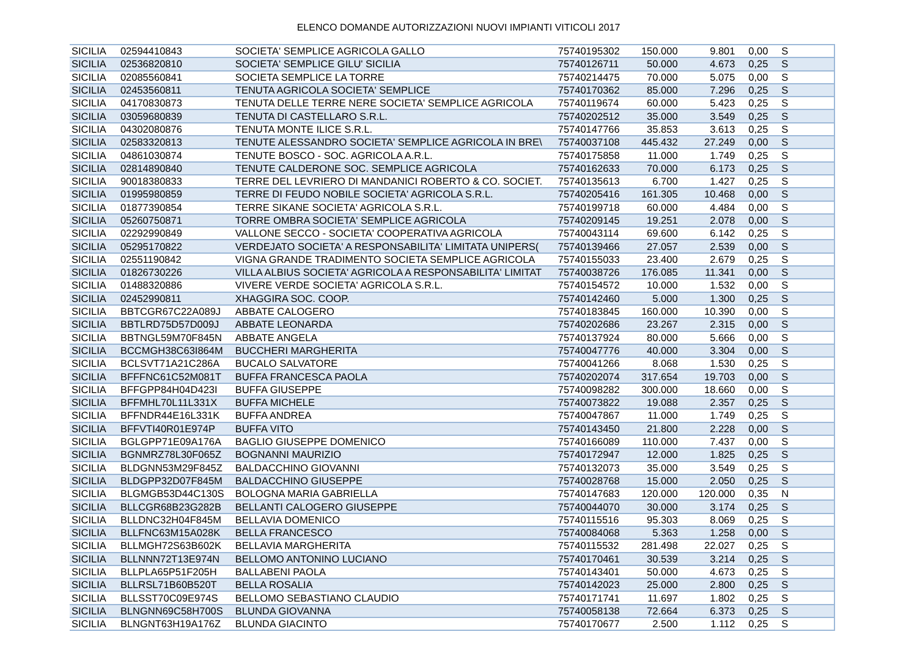ELENCO DOMANDE AUTORIZZAZIONI NUOVI IMPIANTI VITICOLI 2017
| SICILIA | 02594410843 | SOCIETA' SEMPLICE AGRICOLA GALLO | 75740195302 | 150.000 | 9.801 | 0,00 | S |
| SICILIA | 02536820810 | SOCIETA' SEMPLICE GILU' SICILIA | 75740126711 | 50.000 | 4.673 | 0,25 | S |
| SICILIA | 02085560841 | SOCIETA SEMPLICE LA TORRE | 75740214475 | 70.000 | 5.075 | 0,00 | S |
| SICILIA | 02453560811 | TENUTA AGRICOLA SOCIETA' SEMPLICE | 75740170362 | 85.000 | 7.296 | 0,25 | S |
| SICILIA | 04170830873 | TENUTA DELLE TERRE NERE SOCIETA' SEMPLICE AGRICOLA | 75740119674 | 60.000 | 5.423 | 0,25 | S |
| SICILIA | 03059680839 | TENUTA DI CASTELLARO S.R.L. | 75740202512 | 35.000 | 3.549 | 0,25 | S |
| SICILIA | 04302080876 | TENUTA MONTE ILICE S.R.L. | 75740147766 | 35.853 | 3.613 | 0,25 | S |
| SICILIA | 02583320813 | TENUTE ALESSANDRO SOCIETA' SEMPLICE AGRICOLA IN BRE\ | 75740037108 | 445.432 | 27.249 | 0,00 | S |
| SICILIA | 04861030874 | TENUTE BOSCO - SOC. AGRICOLA A.R.L. | 75740175858 | 11.000 | 1.749 | 0,25 | S |
| SICILIA | 02814890840 | TENUTE CALDERONE SOC. SEMPLICE AGRICOLA | 75740162633 | 70.000 | 6.173 | 0,25 | S |
| SICILIA | 90018380833 | TERRE DEL LEVRIERO DI MANDANICI ROBERTO & CO. SOCIET. | 75740135613 | 6.700 | 1.427 | 0,25 | S |
| SICILIA | 01995980859 | TERRE DI FEUDO NOBILE SOCIETA' AGRICOLA S.R.L. | 75740205416 | 161.305 | 10.468 | 0,00 | S |
| SICILIA | 01877390854 | TERRE SIKANE SOCIETA' AGRICOLA S.R.L. | 75740199718 | 60.000 | 4.484 | 0,00 | S |
| SICILIA | 05260750871 | TORRE OMBRA SOCIETA' SEMPLICE AGRICOLA | 75740209145 | 19.251 | 2.078 | 0,00 | S |
| SICILIA | 02292990849 | VALLONE SECCO - SOCIETA' COOPERATIVA AGRICOLA | 75740043114 | 69.600 | 6.142 | 0,25 | S |
| SICILIA | 05295170822 | VERDEJATO SOCIETA' A RESPONSABILITA' LIMITATA UNIPERS( | 75740139466 | 27.057 | 2.539 | 0,00 | S |
| SICILIA | 02551190842 | VIGNA GRANDE TRADIMENTO SOCIETA SEMPLICE AGRICOLA | 75740155033 | 23.400 | 2.679 | 0,25 | S |
| SICILIA | 01826730226 | VILLA ALBIUS SOCIETA' AGRICOLA A RESPONSABILITA' LIMITAT | 75740038726 | 176.085 | 11.341 | 0,00 | S |
| SICILIA | 01488320886 | VIVERE VERDE SOCIETA' AGRICOLA S.R.L. | 75740154572 | 10.000 | 1.532 | 0,00 | S |
| SICILIA | 02452990811 | XHAGGIRA SOC. COOP. | 75740142460 | 5.000 | 1.300 | 0,25 | S |
| SICILIA | BBTCGR67C22A089J | ABBATE CALOGERO | 75740183845 | 160.000 | 10.390 | 0,00 | S |
| SICILIA | BBTLRD75D57D009J | ABBATE LEONARDA | 75740202686 | 23.267 | 2.315 | 0,00 | S |
| SICILIA | BBTNGL59M70F845N | ABBATE ANGELA | 75740137924 | 80.000 | 5.666 | 0,00 | S |
| SICILIA | BCCMGH38C63I864M | BUCCHERI MARGHERITA | 75740047776 | 40.000 | 3.304 | 0,00 | S |
| SICILIA | BCLSVT71A21C286A | BUCALO SALVATORE | 75740041266 | 8.068 | 1.530 | 0,25 | S |
| SICILIA | BFFFNC61C52M081T | BUFFA FRANCESCA PAOLA | 75740202074 | 317.654 | 19.703 | 0,00 | S |
| SICILIA | BFFGPP84H04D423I | BUFFA GIUSEPPE | 75740098282 | 300.000 | 18.660 | 0,00 | S |
| SICILIA | BFFMHL70L11L331X | BUFFA MICHELE | 75740073822 | 19.088 | 2.357 | 0,25 | S |
| SICILIA | BFFNDR44E16L331K | BUFFA ANDREA | 75740047867 | 11.000 | 1.749 | 0,25 | S |
| SICILIA | BFFVTI40R01E974P | BUFFA VITO | 75740143450 | 21.800 | 2.228 | 0,00 | S |
| SICILIA | BGLGPP71E09A176A | BAGLIO GIUSEPPE DOMENICO | 75740166089 | 110.000 | 7.437 | 0,00 | S |
| SICILIA | BGNMRZ78L30F065Z | BOGNANNI MAURIZIO | 75740172947 | 12.000 | 1.825 | 0,25 | S |
| SICILIA | BLDGNN53M29F845Z | BALDACCHINO GIOVANNI | 75740132073 | 35.000 | 3.549 | 0,25 | S |
| SICILIA | BLDGPP32D07F845M | BALDACCHINO GIUSEPPE | 75740028768 | 15.000 | 2.050 | 0,25 | S |
| SICILIA | BLGMGB53D44C130S | BOLOGNA MARIA GABRIELLA | 75740147683 | 120.000 | 120.000 | 0,35 | N |
| SICILIA | BLLCGR68B23G282B | BELLANTI CALOGERO GIUSEPPE | 75740044070 | 30.000 | 3.174 | 0,25 | S |
| SICILIA | BLLDNC32H04F845M | BELLAVIA DOMENICO | 75740115516 | 95.303 | 8.069 | 0,25 | S |
| SICILIA | BLLFNC63M15A028K | BELLA FRANCESCO | 75740084068 | 5.363 | 1.258 | 0,00 | S |
| SICILIA | BLLMGH72S63B602K | BELLAVIA MARGHERITA | 75740115532 | 281.498 | 22.027 | 0,25 | S |
| SICILIA | BLLNNN72T13E974N | BELLOMO ANTONINO LUCIANO | 75740170461 | 30.539 | 3.214 | 0,25 | S |
| SICILIA | BLLPLA65P51F205H | BALLABENI PAOLA | 75740143401 | 50.000 | 4.673 | 0,25 | S |
| SICILIA | BLLRSL71B60B520T | BELLA ROSALIA | 75740142023 | 25.000 | 2.800 | 0,25 | S |
| SICILIA | BLLSST70C09E974S | BELLOMO SEBASTIANO CLAUDIO | 75740171741 | 11.697 | 1.802 | 0,25 | S |
| SICILIA | BLNGNN69C58H700S | BLUNDA GIOVANNA | 75740058138 | 72.664 | 6.373 | 0,25 | S |
| SICILIA | BLNGNT63H19A176Z | BLUNDA GIACINTO | 75740170677 | 2.500 | 1.112 | 0,25 | S |